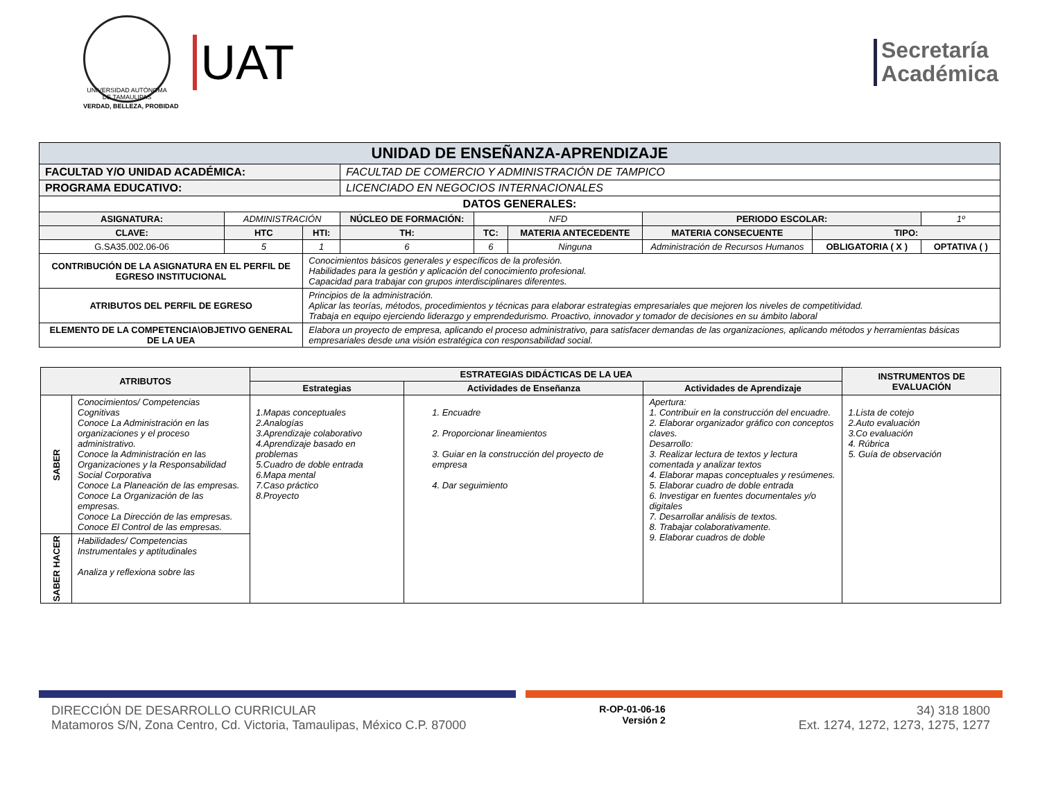UNIVERSIDAD AUTÓNOMA DE TAMAULIPAS
VERDAD, BELLEZA, PROBIDAD
UAT
Secretaría
Académica
| UNIDAD DE ENSEÑANZA-APRENDIZAJE | | | | | | | | |
| --- | --- | --- | --- | --- | --- | --- | --- | --- |
| FACULTAD Y/O UNIDAD ACADÉMICA: | | | FACULTAD DE COMERCIO Y ADMINISTRACIÓN DE TAMPICO | | | | | |
| PROGRAMA EDUCATIVO: | | | LICENCIADO EN NEGOCIOS INTERNACIONALES | | | | | |
| DATOS GENERALES: | | | | | | | | |
| ASIGNATURA: | ADMINISTRACIÓN | | NÚCLEO DE FORMACIÓN: | NFD | | PERIODO ESCOLAR: | | 1º |
| CLAVE: | HTC | HTI: | TH: | TC: | MATERIA ANTECEDENTE | MATERIA CONSECUENTE | TIPO: | |
| G.SA35.002.06-06 | 5 | 1 | 6 | 6 | Ninguna | Administración de Recursos Humanos | OBLIGATORIA ( X ) | OPTATIVA ( ) |
| CONTRIBUCIÓN DE LA ASIGNATURA EN EL PERFIL DE EGRESO INSTITUCIONAL | | Conocimientos básicos generales y específicos de la profesión. Habilidades para la gestión y aplicación del conocimiento profesional. Capacidad para trabajar con grupos interdisciplinares diferentes. | | | | | | |
| ATRIBUTOS DEL PERFIL DE EGRESO | | Principios de la administración. Aplicar las teorías, métodos, procedimientos y técnicas para elaborar estrategias empresariales que mejoren los niveles de competitividad. Trabaja en equipo ejerciendo liderazgo y emprendedurismo. Proactivo, innovador y tomador de decisiones en su ámbito laboral | | | | | | |
| ELEMENTO DE LA COMPETENCIA\OBJETIVO GENERAL DE LA UEA | | Elabora un proyecto de empresa, aplicando el proceso administrativo, para satisfacer demandas de las organizaciones, aplicando métodos y herramientas básicas empresariales desde una visión estratégica con responsabilidad social. | | | | | | |
| ATRIBUTOS | | ESTRATEGIAS DIDÁCTICAS DE LA UEA | | | INSTRUMENTOS DE EVALUACIÓN |
| --- | --- | --- | --- | --- | --- |
| | | Estrategias | Actividades de Enseñanza | Actividades de Aprendizaje | |
| SABER | Conocimientos/ Competencias Cognitivas Conoce La Administración en las organizaciones y el proceso administrativo. Conoce la Administración en las Organizaciones y la Responsabilidad Social Corporativa Conoce La Planeación de las empresas. Conoce La Organización de las empresas. Conoce La Dirección de las empresas. Conoce El Control de las empresas. | 1.Mapas conceptuales 2.Analogías 3.Aprendizaje colaborativo 4.Aprendizaje basado en problemas 5.Cuadro de doble entrada 6.Mapa mental 7.Caso práctico 8.Proyecto | 1. Encuadre 2. Proporcionar lineamientos 3. Guiar en la construcción del proyecto de empresa 4. Dar seguimiento | Apertura: 1. Contribuir en la construcción del encuadre. 2. Elaborar organizador gráfico con conceptos claves. Desarrollo: 3. Realizar lectura de textos y lectura comentada y analizar textos 4. Elaborar mapas conceptuales y resúmenes. 5. Elaborar cuadro de doble entrada 6. Investigar en fuentes documentales y/o digitales 7. Desarrollar análisis de textos. 8. Trabajar colaborativamente. 9. Elaborar cuadros de doble | 1.Lista de cotejo 2.Auto evaluación 3.Co evaluación 4. Rúbrica 5. Guía de observación |
| SABER HACER | Habilidades/ Competencias Instrumentales y aptitudinales Analiza y reflexiona sobre las | | | | |
DIRECCIÓN DE DESARROLLO CURRICULAR
Matamoros S/N, Zona Centro, Cd. Victoria, Tamaulipas, México C.P. 87000
R-OP-01-06-16
Versión 2
34) 318 1800
Ext. 1274, 1272, 1273, 1275, 1277